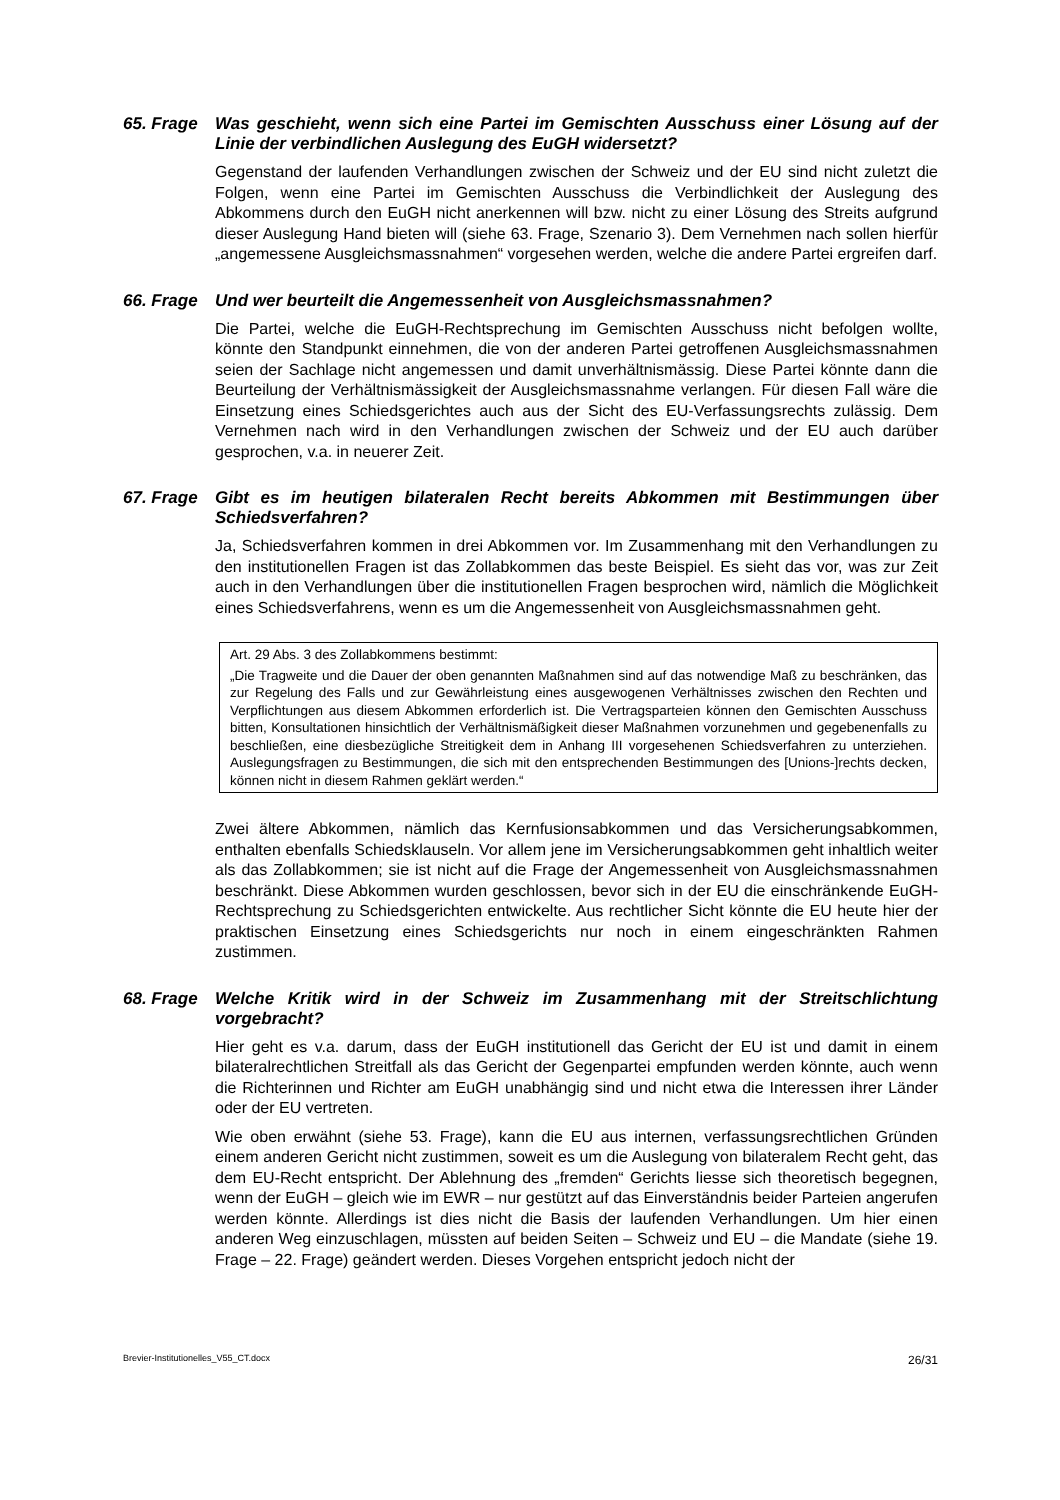65. Frage Was geschieht, wenn sich eine Partei im Gemischten Ausschuss einer Lösung auf der Linie der verbindlichen Auslegung des EuGH widersetzt?
Gegenstand der laufenden Verhandlungen zwischen der Schweiz und der EU sind nicht zuletzt die Folgen, wenn eine Partei im Gemischten Ausschuss die Verbindlichkeit der Auslegung des Abkommens durch den EuGH nicht anerkennen will bzw. nicht zu einer Lösung des Streits aufgrund dieser Auslegung Hand bieten will (siehe 63. Frage, Szenario 3). Dem Vernehmen nach sollen hierfür „angemessene Ausgleichsmassnahmen“ vorgesehen werden, welche die andere Partei ergreifen darf.
66. Frage Und wer beurteilt die Angemessenheit von Ausgleichsmassnahmen?
Die Partei, welche die EuGH-Rechtsprechung im Gemischten Ausschuss nicht befolgen wollte, könnte den Standpunkt einnehmen, die von der anderen Partei getroffenen Ausgleichsmassnahmen seien der Sachlage nicht angemessen und damit unverhältnismässig. Diese Partei könnte dann die Beurteilung der Verhältnismässigkeit der Ausgleichsmassnahme verlangen. Für diesen Fall wäre die Einsetzung eines Schiedsgerichtes auch aus der Sicht des EU-Verfassungsrechts zulässig. Dem Vernehmen nach wird in den Verhandlungen zwischen der Schweiz und der EU auch darüber gesprochen, v.a. in neuerer Zeit.
67. Frage Gibt es im heutigen bilateralen Recht bereits Abkommen mit Bestimmungen über Schiedsverfahren?
Ja, Schiedsverfahren kommen in drei Abkommen vor. Im Zusammenhang mit den Verhandlungen zu den institutionellen Fragen ist das Zollabkommen das beste Beispiel. Es sieht das vor, was zur Zeit auch in den Verhandlungen über die institutionellen Fragen besprochen wird, nämlich die Möglichkeit eines Schiedsverfahrens, wenn es um die Angemessenheit von Ausgleichsmassnahmen geht.
Art. 29 Abs. 3 des Zollabkommens bestimmt:
„Die Tragweite und die Dauer der oben genannten Maßnahmen sind auf das notwendige Maß zu beschränken, das zur Regelung des Falls und zur Gewährleistung eines ausgewogenen Verhältnisses zwischen den Rechten und Verpflichtungen aus diesem Abkommen erforderlich ist. Die Vertragsparteien können den Gemischten Ausschuss bitten, Konsultationen hinsichtlich der Verhältnismäßigkeit dieser Maßnahmen vorzunehmen und gegebenenfalls zu beschließen, eine diesbezügliche Streitigkeit dem in Anhang III vorgesehenen Schiedsverfahren zu unterziehen. Auslegungsfragen zu Bestimmungen, die sich mit den entsprechenden Bestimmungen des [Unions-]rechts decken, können nicht in diesem Rahmen geklärt werden.“
Zwei ältere Abkommen, nämlich das Kernfusionsabkommen und das Versicherungsabkommen, enthalten ebenfalls Schiedsklauseln. Vor allem jene im Versicherungsabkommen geht inhaltlich weiter als das Zollabkommen; sie ist nicht auf die Frage der Angemessenheit von Ausgleichsmassnahmen beschränkt. Diese Abkommen wurden geschlossen, bevor sich in der EU die einschränkende EuGH-Rechtsprechung zu Schiedsgerichten entwickelte. Aus rechtlicher Sicht könnte die EU heute hier der praktischen Einsetzung eines Schiedsgerichts nur noch in einem eingeschränkten Rahmen zustimmen.
68. Frage Welche Kritik wird in der Schweiz im Zusammenhang mit der Streitschlichtung vorgebracht?
Hier geht es v.a. darum, dass der EuGH institutionell das Gericht der EU ist und damit in einem bilateralrechtlichen Streitfall als das Gericht der Gegenpartei empfunden werden könnte, auch wenn die Richterinnen und Richter am EuGH unabhängig sind und nicht etwa die Interessen ihrer Länder oder der EU vertreten.
Wie oben erwähnt (siehe 53. Frage), kann die EU aus internen, verfassungsrechtlichen Gründen einem anderen Gericht nicht zustimmen, soweit es um die Auslegung von bilateralem Recht geht, das dem EU-Recht entspricht. Der Ablehnung des „fremden“ Gerichts liesse sich theoretisch begegnen, wenn der EuGH – gleich wie im EWR – nur gestützt auf das Einverständnis beider Parteien angerufen werden könnte. Allerdings ist dies nicht die Basis der laufenden Verhandlungen. Um hier einen anderen Weg einzuschlagen, müssten auf beiden Seiten – Schweiz und EU – die Mandate (siehe 19. Frage – 22. Frage) geändert werden. Dieses Vorgehen entspricht jedoch nicht der
Brevier-Institutionelles_V55_CT.docx 26/31